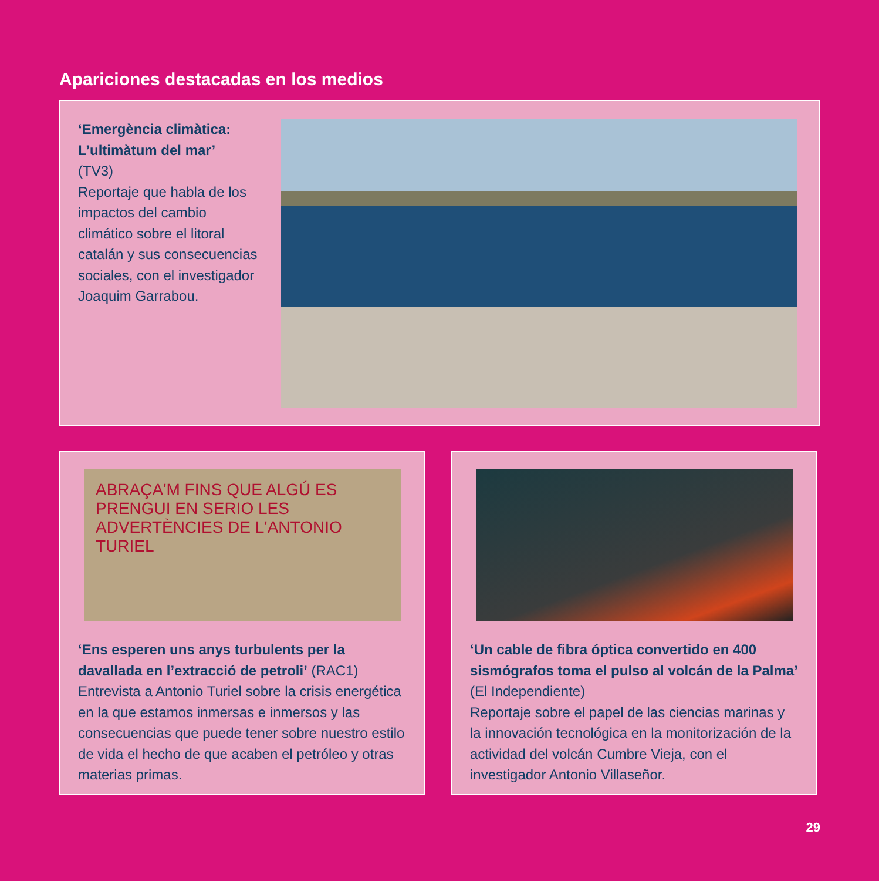Apariciones destacadas en los medios
‘Emergència climàtica: L’ultimàtum del mar’
(TV3)
Reportaje que habla de los impactos del cambio climático sobre el litoral catalán y sus consecuencias sociales, con el investigador Joaquim Garrabou.
ABRAÇA'M FINS QUE ALGÚ ES PRENGUI EN SERIO LES ADVERTÈNCIES DE L'ANTONIO TURIEL
‘Ens esperen uns anys turbulents per la davallada en l’extracció de petroli’ (RAC1)
Entrevista a Antonio Turiel sobre la crisis energética en la que estamos inmersas e inmersos y las consecuencias que puede tener sobre nuestro estilo de vida el hecho de que acaben el petróleo y otras materias primas.
‘Un cable de fibra óptica convertido en 400 sismógrafos toma el pulso al volcán de la Palma’ (El Independiente)
Reportaje sobre el papel de las ciencias marinas y la innovación tecnológica en la monitorización de la actividad del volcán Cumbre Vieja, con el investigador Antonio Villaseñor.
29